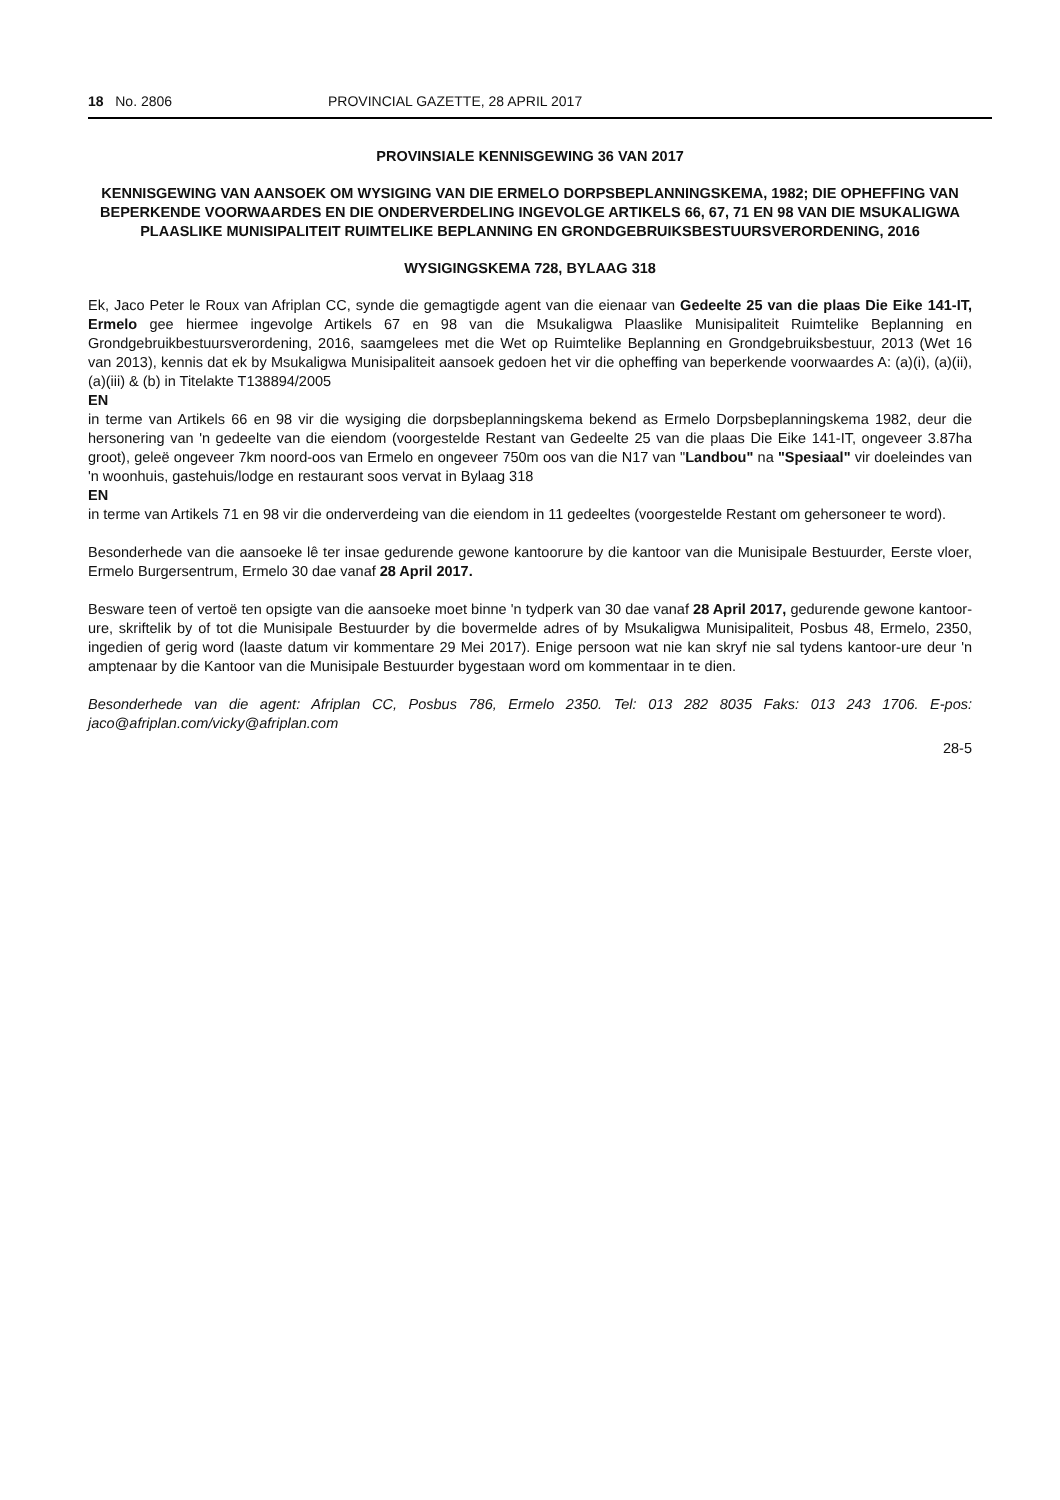18 No. 2806 PROVINCIAL GAZETTE, 28 APRIL 2017
PROVINSIALE KENNISGEWING 36 VAN 2017
KENNISGEWING VAN AANSOEK OM WYSIGING VAN DIE ERMELO DORPSBEPLANNINGSKEMA, 1982; DIE OPHEFFING VAN BEPERKENDE VOORWAARDES EN DIE ONDERVERDELING INGEVOLGE ARTIKELS 66, 67, 71 EN 98 VAN DIE MSUKALIGWA PLAASLIKE MUNISIPALITEIT RUIMTELIKE BEPLANNING EN GRONDGEBRUIKSBESTUURSVERORDENING, 2016
WYSIGINGSKEMA 728, BYLAAG 318
Ek, Jaco Peter le Roux van Afriplan CC, synde die gemagtigde agent van die eienaar van Gedeelte 25 van die plaas Die Eike 141-IT, Ermelo gee hiermee ingevolge Artikels 67 en 98 van die Msukaligwa Plaaslike Munisipaliteit Ruimtelike Beplanning en Grondgebruikbestuursverordening, 2016, saamgelees met die Wet op Ruimtelike Beplanning en Grondgebruiksbestuur, 2013 (Wet 16 van 2013), kennis dat ek by Msukaligwa Munisipaliteit aansoek gedoen het vir die opheffing van beperkende voorwaardes A: (a)(i), (a)(ii), (a)(iii) & (b) in Titelakte T138894/2005
EN
in terme van Artikels 66 en 98 vir die wysiging die dorpsbeplanningskema bekend as Ermelo Dorpsbeplanningskema 1982, deur die hersonering van 'n gedeelte van die eiendom (voorgestelde Restant van Gedeelte 25 van die plaas Die Eike 141-IT, ongeveer 3.87ha groot), geleë ongeveer 7km noord-oos van Ermelo en ongeveer 750m oos van die N17 van "Landbou" na "Spesiaal" vir doeleindes van 'n woonhuis, gastehuis/lodge en restaurant soos vervat in Bylaag 318
EN
in terme van Artikels 71 en 98 vir die onderverdeing van die eiendom in 11 gedeeltes (voorgestelde Restant om gehersoneer te word).
Besonderhede van die aansoeke lê ter insae gedurende gewone kantoorure by die kantoor van die Munisipale Bestuurder, Eerste vloer, Ermelo Burgersentrum, Ermelo 30 dae vanaf 28 April 2017.
Besware teen of vertoë ten opsigte van die aansoeke moet binne 'n tydperk van 30 dae vanaf 28 April 2017, gedurende gewone kantoor-ure, skriftelik by of tot die Munisipale Bestuurder by die bovermelde adres of by Msukaligwa Munisipaliteit, Posbus 48, Ermelo, 2350, ingedien of gerig word (laaste datum vir kommentare 29 Mei 2017). Enige persoon wat nie kan skryf nie sal tydens kantoor-ure deur 'n amptenaar by die Kantoor van die Munisipale Bestuurder bygestaan word om kommentaar in te dien.
Besonderhede van die agent: Afriplan CC, Posbus 786, Ermelo 2350. Tel: 013 282 8035 Faks: 013 243 1706. E-pos: jaco@afriplan.com/vicky@afriplan.com
28-5